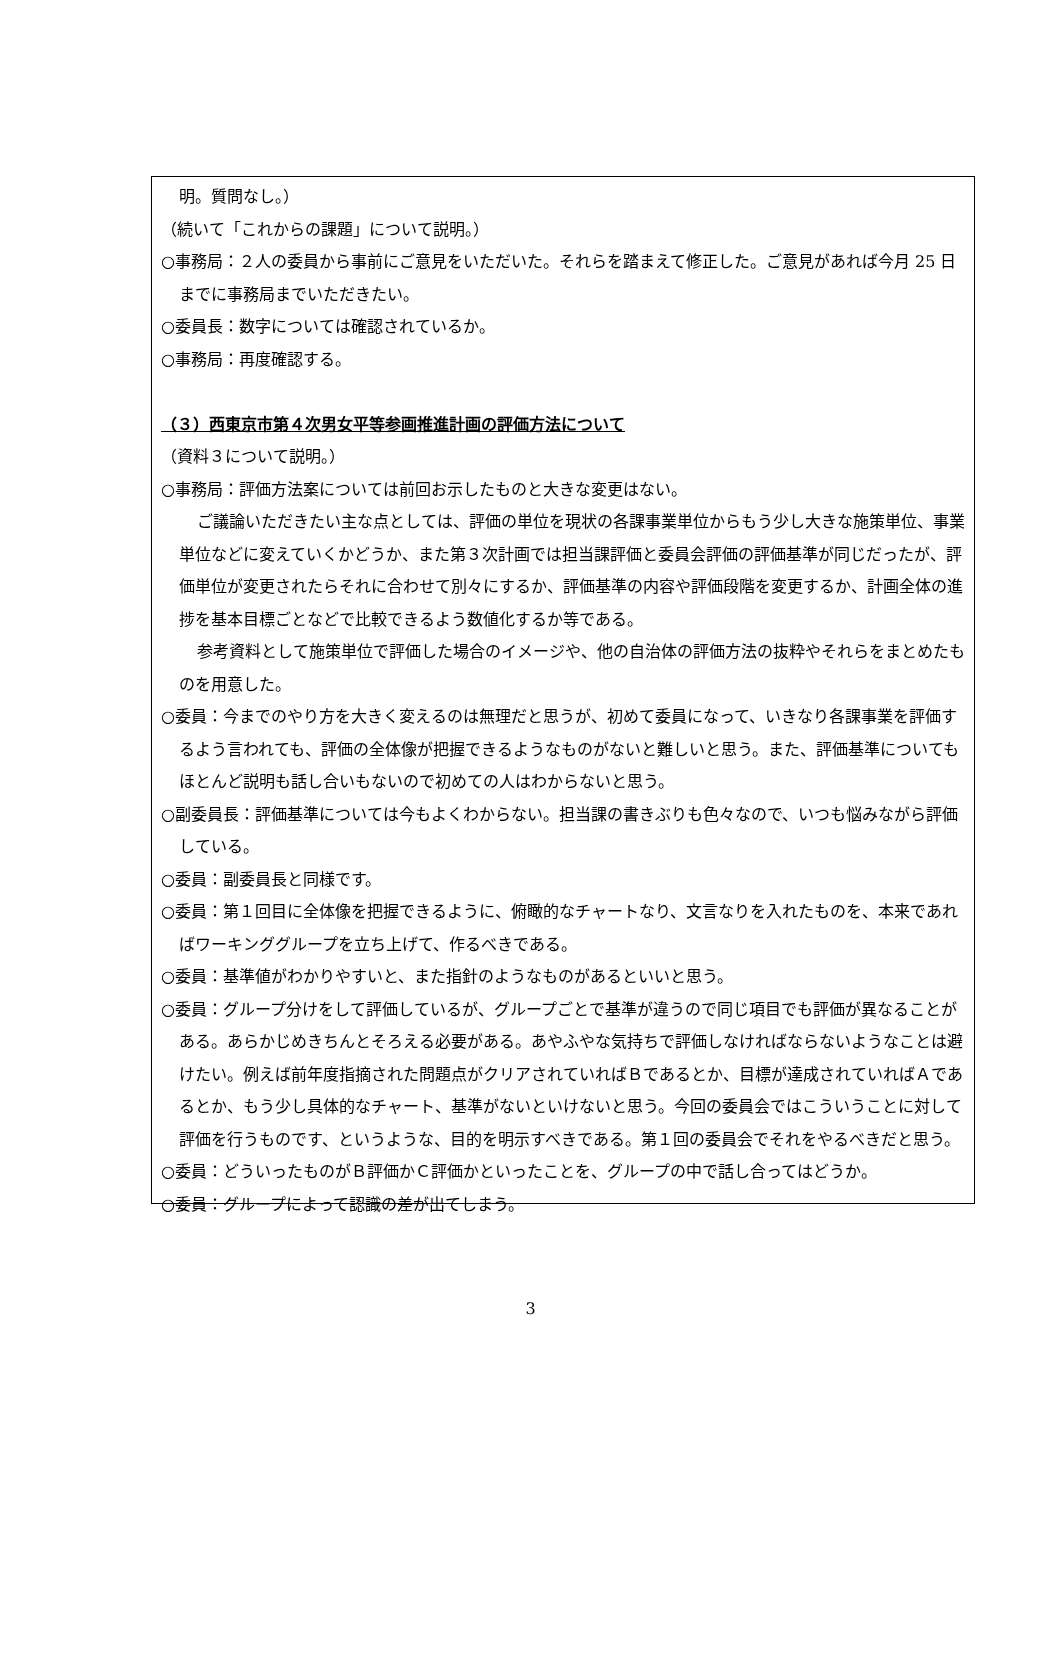明。質問なし。）
（続いて「これからの課題」について説明。）
○事務局：２人の委員から事前にご意見をいただいた。それらを踏まえて修正した。ご意見があれば今月 25 日までに事務局までいただきたい。
○委員長：数字については確認されているか。
○事務局：再度確認する。
（３）西東京市第４次男女平等参画推進計画の評価方法について
（資料３について説明。）
○事務局：評価方法案については前回お示したものと大きな変更はない。
ご議論いただきたい主な点としては、評価の単位を現状の各課事業単位からもう少し大きな施策単位、事業単位などに変えていくかどうか、また第３次計画では担当課評価と委員会評価の評価基準が同じだったが、評価単位が変更されたらそれに合わせて別々にするか、評価基準の内容や評価段階を変更するか、計画全体の進捗を基本目標ごとなどで比較できるよう数値化するか等である。
参考資料として施策単位で評価した場合のイメージや、他の自治体の評価方法の抜粋やそれらをまとめたものを用意した。
○委員：今までのやり方を大きく変えるのは無理だと思うが、初めて委員になって、いきなり各課事業を評価するよう言われても、評価の全体像が把握できるようなものがないと難しいと思う。また、評価基準についてもほとんど説明も話し合いもないので初めての人はわからないと思う。
○副委員長：評価基準については今もよくわからない。担当課の書きぶりも色々なので、いつも悩みながら評価している。
○委員：副委員長と同様です。
○委員：第１回目に全体像を把握できるように、俯瞰的なチャートなり、文言なりを入れたものを、本来であればワーキンググループを立ち上げて、作るべきである。
○委員：基準値がわかりやすいと、また指針のようなものがあるといいと思う。
○委員：グループ分けをして評価しているが、グループごとで基準が違うので同じ項目でも評価が異なることがある。あらかじめきちんとそろえる必要がある。あやふやな気持ちで評価しなければならないようなことは避けたい。例えば前年度指摘された問題点がクリアされていればＢであるとか、目標が達成されていればＡであるとか、もう少し具体的なチャート、基準がないといけないと思う。今回の委員会ではこういうことに対して評価を行うものです、というような、目的を明示すべきである。第１回の委員会でそれをやるべきだと思う。
○委員：どういったものがＢ評価かＣ評価かといったことを、グループの中で話し合ってはどうか。
○委員：グループによって認識の差が出てしまう。
3